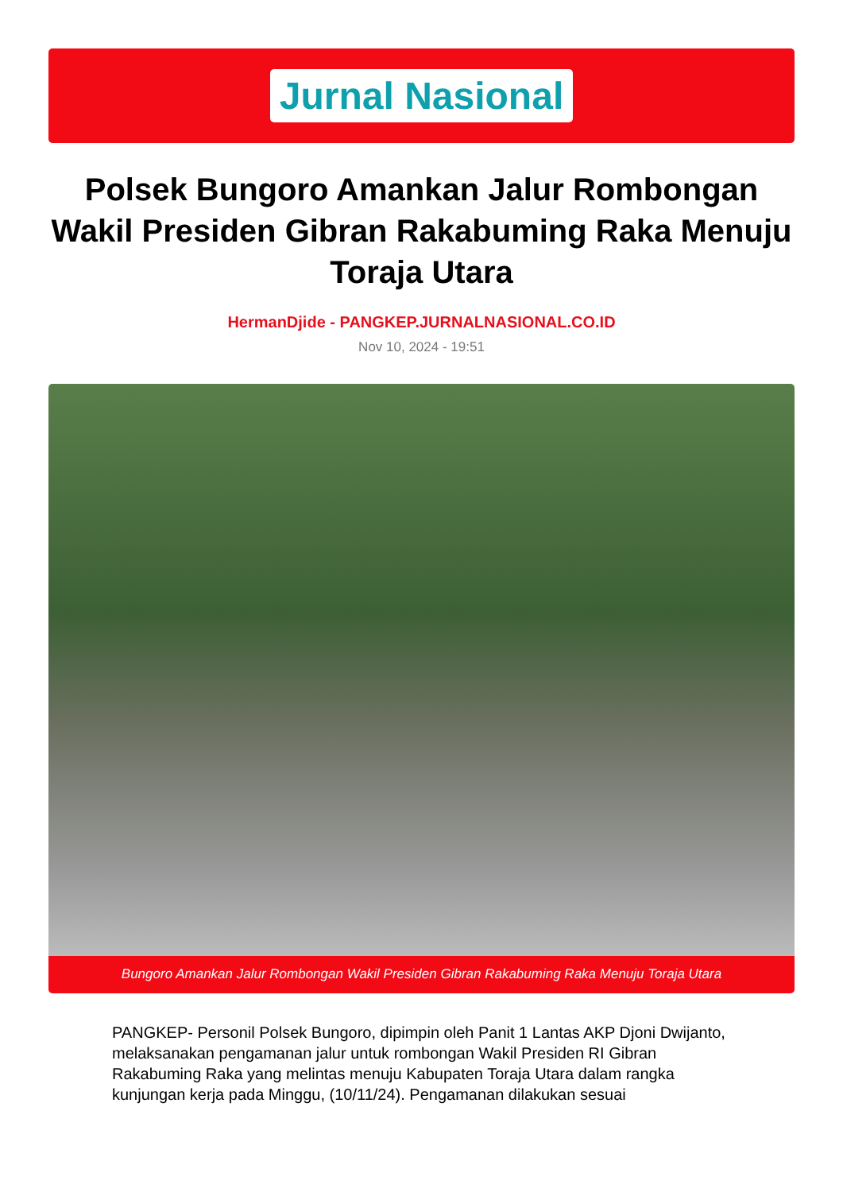Jurnal Nasional
Polsek Bungoro Amankan Jalur Rombongan Wakil Presiden Gibran Rakabuming Raka Menuju Toraja Utara
HermanDjide - PANGKEP.JURNALNASIONAL.CO.ID
Nov 10, 2024 - 19:51
Bungoro Amankan Jalur Rombongan Wakil Presiden Gibran Rakabuming Raka Menuju Toraja Utara
PANGKEP- Personil Polsek Bungoro, dipimpin oleh Panit 1 Lantas AKP Djoni Dwijanto, melaksanakan pengamanan jalur untuk rombongan Wakil Presiden RI Gibran Rakabuming Raka yang melintas menuju Kabupaten Toraja Utara dalam rangka kunjungan kerja pada Minggu, (10/11/24). Pengamanan dilakukan sesuai